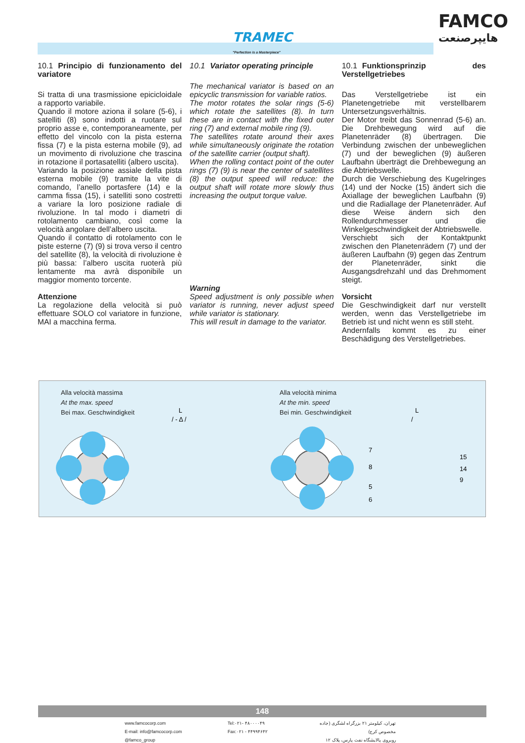TRAMEC
"Perfection is a Masterpiece"
FAMCO
هایپرصنعت
10.1 Principio di funzionamento del variatore
Si tratta di una trasmissione epicicloidale a rapporto variabile.
Quando il motore aziona il solare (5-6), i satelliti (8) sono indotti a ruotare sul proprio asse e, contemporaneamente, per effetto del vincolo con la pista esterna fissa (7) e la pista esterna mobile (9), ad un movimento di rivoluzione che trascina in rotazione il portasatelliti (albero uscita).
Variando la posizione assiale della pista esterna mobile (9) tramite la vite di comando, l’anello portasfere (14) e la camma fissa (15), i satelliti sono costretti a variare la loro posizione radiale di rivoluzione. In tal modo i diametri di rotolamento cambiano, così come la velocità angolare dell’albero uscita.
Quando il contatto di rotolamento con le piste esterne (7) (9) si trova verso il centro del satellite (8), la velocità di rivoluzione è più bassa: l’albero uscita ruoterà più lentamente ma avrà disponibile un maggior momento torcente.
Attenzione
La regolazione della velocità si può effettuare SOLO col variatore in funzione, MAI a macchina ferma.
10.1 Variator operating principle
The mechanical variator is based on an epicyclic transmission for variable ratios.
The motor rotates the solar rings (5-6) which rotate the satellites (8). In turn these are in contact with the fixed outer ring (7) and external mobile ring (9).
The satellites rotate around their axes while simultaneously originate the rotation of the satellite carrier (output shaft).
When the rolling contact point of the outer rings (7) (9) is near the center of satellites (8) the output speed will reduce: the output shaft will rotate more slowly thus increasing the output torque value.
Warning
Speed adjustment is only possible when variator is running, never adjust speed while variator is stationary.
This will result in damage to the variator.
10.1 Funktionsprinzip des Verstellgetriebes
Das Verstellgetriebe ist ein Planetengetriebe mit verstellbarem Untersetzungsverhältnis.
Der Motor treibt das Sonnenrad (5-6) an. Die Drehbewegung wird auf die Planetenräder (8) übertragen. Die Verbindung zwischen der unbeweglichen (7) und der beweglichen (9) äußeren Laufbahn überträgt die Drehbewegung an die Abtriebswelle.
Durch die Verschiebung des Kugelringes (14) und der Nocke (15) ändert sich die Axiallage der beweglichen Laufbahn (9) und die Radiallage der Planetenräder. Auf diese Weise ändern sich den Rollendurchmesser und die Winkelgeschwindigkeit der Abtriebswelle.
Verschiebt sich der Kontaktpunkt zwischen den Planetenrädern (7) und der äußeren Laufbahn (9) gegen das Zentrum der Planetenräder, sinkt die Ausgangsdrehzahl und das Drehmoment steigt.
Vorsicht
Die Geschwindigkeit darf nur verstellt werden, wenn das Verstellgetriebe im Betrieb ist und nicht wenn es still steht.
Andernfalls kommt es zu einer Beschädigung des Verstellgetriebes.
Alla velocità massima
At the max. speed
Bei max. Geschwindigkeit
Alla velocità minima
At the min. speed
Bei min. Geschwindigkeit
L
/ - Δ /
L
/
7
8
5
6
15
14
9
148
www.famcocorp.com
E-mail: info@famcocorp.com
@famco_group
Tel:۰۲۱- ۴۸۰۰۰۰۴۹
Fax:۰۲۱ - ۴۴۹۹۴۶۴۲
تهران، کیلومتر ۲۱ بزرگراه لشگری (جاده مخصوص کرج)
روبروی پالایشگاه نفت پارس، پلاک ۱۲